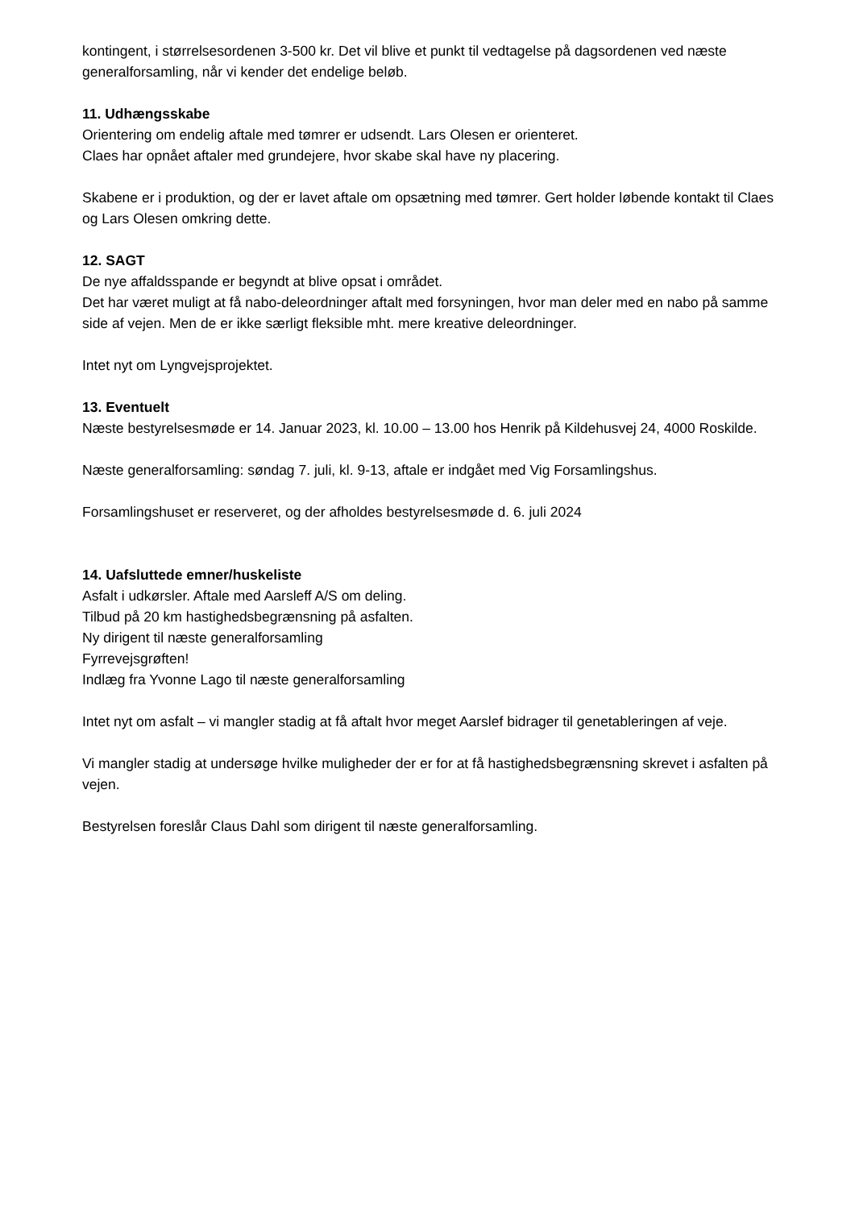kontingent, i størrelsesordenen 3-500 kr. Det vil blive et punkt til vedtagelse på dagsordenen ved næste generalforsamling, når vi kender det endelige beløb.
11. Udhængsskabe
Orientering om endelig aftale med tømrer er udsendt. Lars Olesen er orienteret.
Claes har opnået aftaler med grundejere, hvor skabe skal have ny placering.
Skabene er i produktion, og der er lavet aftale om opsætning med tømrer. Gert holder løbende kontakt til Claes og Lars Olesen omkring dette.
12. SAGT
De nye affaldsspande er begyndt at blive opsat i området.
Det har været muligt at få nabo-deleordninger aftalt med forsyningen, hvor man deler med en nabo på samme side af vejen. Men de er ikke særligt fleksible mht. mere kreative deleordninger.
Intet nyt om Lyngvejsprojektet.
13. Eventuelt
Næste bestyrelsesmøde er 14. Januar 2023, kl. 10.00 – 13.00 hos Henrik på Kildehusvej 24, 4000 Roskilde.
Næste generalforsamling: søndag 7. juli, kl. 9-13, aftale er indgået med Vig Forsamlingshus.
Forsamlingshuset er reserveret, og der afholdes bestyrelsesmøde d. 6. juli 2024
14. Uafsluttede emner/huskeliste
Asfalt i udkørsler. Aftale med Aarsleff A/S om deling.
Tilbud på 20 km hastighedsbegrænsning på asfalten.
Ny dirigent til næste generalforsamling
Fyrrevejsgrøften!
Indlæg fra Yvonne Lago til næste generalforsamling
Intet nyt om asfalt – vi mangler stadig at få aftalt hvor meget Aarslef bidrager til genetableringen af veje.
Vi mangler stadig at undersøge hvilke muligheder der er for at få hastighedsbegrænsning skrevet i asfalten på vejen.
Bestyrelsen foreslår Claus Dahl som dirigent til næste generalforsamling.